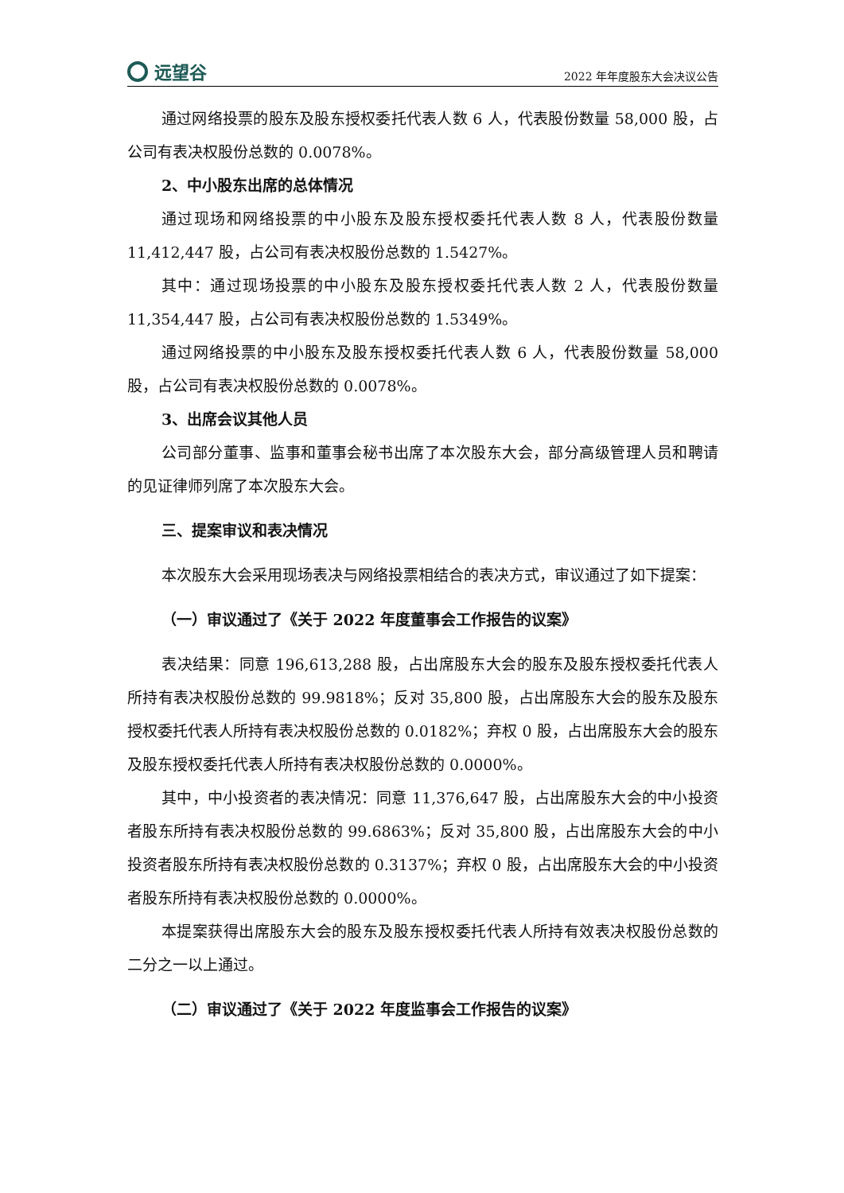远望谷
2022 年年度股东大会决议公告
通过网络投票的股东及股东授权委托代表人数 6 人，代表股份数量 58,000 股，占公司有表决权股份总数的 0.0078%。
2、中小股东出席的总体情况
通过现场和网络投票的中小股东及股东授权委托代表人数 8 人，代表股份数量 11,412,447 股，占公司有表决权股份总数的 1.5427%。
其中：通过现场投票的中小股东及股东授权委托代表人数 2 人，代表股份数量 11,354,447 股，占公司有表决权股份总数的 1.5349%。
通过网络投票的中小股东及股东授权委托代表人数 6 人，代表股份数量 58,000 股，占公司有表决权股份总数的 0.0078%。
3、出席会议其他人员
公司部分董事、监事和董事会秘书出席了本次股东大会，部分高级管理人员和聘请的见证律师列席了本次股东大会。
三、提案审议和表决情况
本次股东大会采用现场表决与网络投票相结合的表决方式，审议通过了如下提案：
（一）审议通过了《关于 2022 年度董事会工作报告的议案》
表决结果：同意 196,613,288 股，占出席股东大会的股东及股东授权委托代表人所持有表决权股份总数的 99.9818%；反对 35,800 股，占出席股东大会的股东及股东授权委托代表人所持有表决权股份总数的 0.0182%；弃权 0 股，占出席股东大会的股东及股东授权委托代表人所持有表决权股份总数的 0.0000%。
其中，中小投资者的表决情况：同意 11,376,647 股，占出席股东大会的中小投资者股东所持有表决权股份总数的 99.6863%；反对 35,800 股，占出席股东大会的中小投资者股东所持有表决权股份总数的 0.3137%；弃权 0 股，占出席股东大会的中小投资者股东所持有表决权股份总数的 0.0000%。
本提案获得出席股东大会的股东及股东授权委托代表人所持有效表决权股份总数的二分之一以上通过。
（二）审议通过了《关于 2022 年度监事会工作报告的议案》